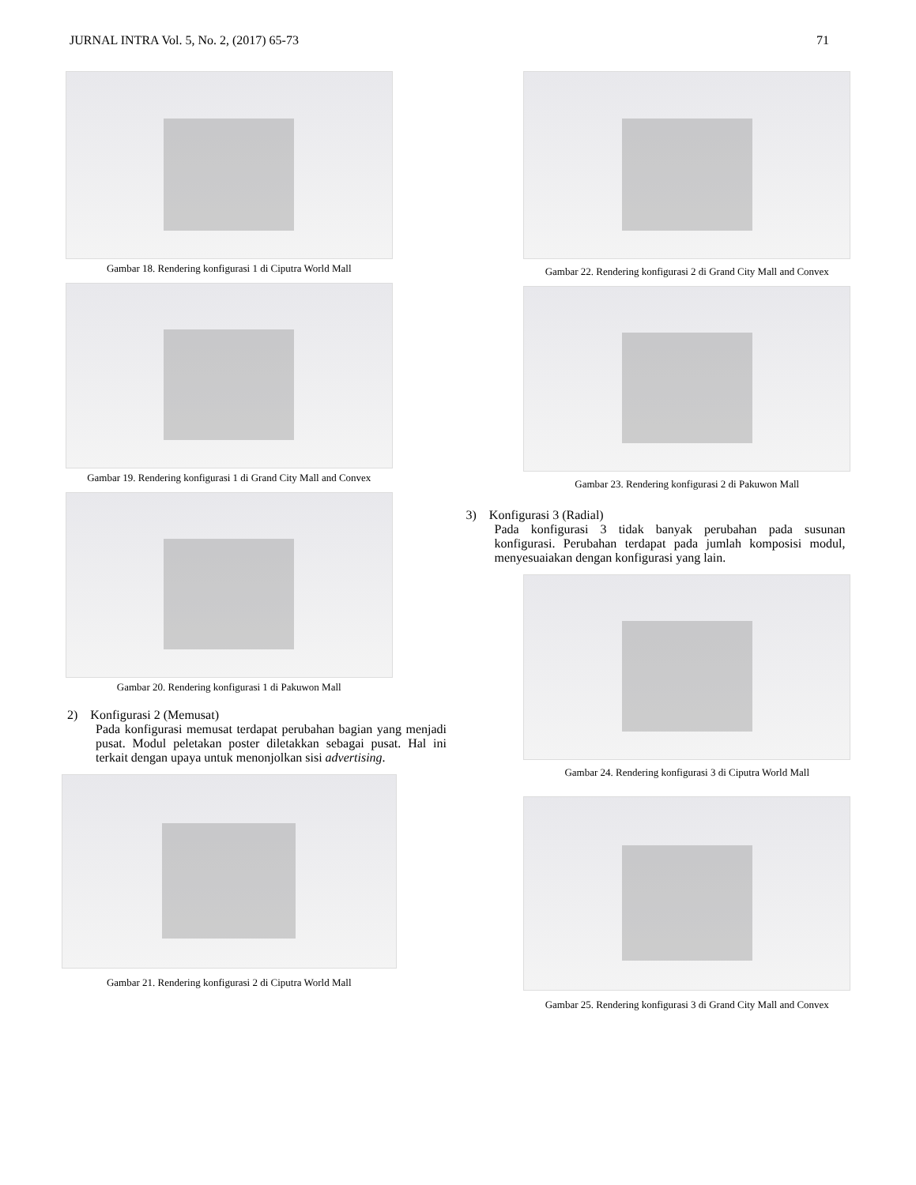JURNAL INTRA Vol. 5, No. 2, (2017) 65-73 71
Gambar 18. Rendering konfigurasi 1 di Ciputra World Mall
Gambar 19. Rendering konfigurasi 1 di Grand City Mall and Convex
Gambar 20. Rendering konfigurasi 1 di Pakuwon Mall
2) Konfigurasi 2 (Memusat)
Pada konfigurasi memusat terdapat perubahan bagian yang menjadi pusat. Modul peletakan poster diletakkan sebagai pusat. Hal ini terkait dengan upaya untuk menonjolkan sisi advertising.
Gambar 21. Rendering konfigurasi 2 di Ciputra World Mall
Gambar 22. Rendering konfigurasi 2 di Grand City Mall and Convex
Gambar 23. Rendering konfigurasi 2 di Pakuwon Mall
3) Konfigurasi 3 (Radial)
Pada konfigurasi 3 tidak banyak perubahan pada susunan konfigurasi. Perubahan terdapat pada jumlah komposisi modul, menyesuaiakan dengan konfigurasi yang lain.
Gambar 24. Rendering konfigurasi 3 di Ciputra World Mall
Gambar 25. Rendering konfigurasi 3 di Grand City Mall and Convex